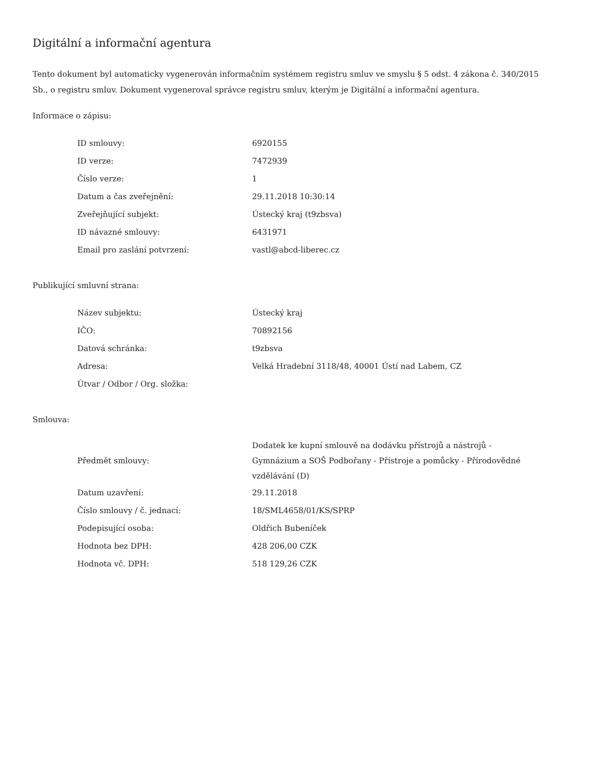Digitální a informační agentura
Tento dokument byl automaticky vygenerován informačním systémem registru smluv ve smyslu § 5 odst. 4 zákona č. 340/2015 Sb., o registru smluv. Dokument vygeneroval správce registru smluv, kterým je Digitální a informační agentura.
Informace o zápisu:
| ID smlouvy: | 6920155 |
| ID verze: | 7472939 |
| Číslo verze: | 1 |
| Datum a čas zveřejnění: | 29.11.2018 10:30:14 |
| Zveřejňující subjekt: | Ústecký kraj (t9zbsva) |
| ID návazné smlouvy: | 6431971 |
| Email pro zaslání potvrzení: | vastl@abcd-liberec.cz |
Publikující smluvní strana:
| Název subjektu: | Ústecký kraj |
| IČO: | 70892156 |
| Datová schránka: | t9zbsva |
| Adresa: | Velká Hradební 3118/48, 40001 Ústí nad Labem, CZ |
| Útvar / Odbor / Org. složka: | |
Smlouva:
| Předmět smlouvy: | Dodatek ke kupní smlouvě na dodávku přístrojů a nástrojů - Gymnázium a SOŠ Podbořany - Přístroje a pomůcky - Přírodovědné vzdělávání (D) |
| Datum uzavření: | 29.11.2018 |
| Číslo smlouvy / č. jednací: | 18/SML4658/01/KS/SPRP |
| Podepisující osoba: | Oldřich Bubeníček |
| Hodnota bez DPH: | 428 206,00 CZK |
| Hodnota vč. DPH: | 518 129,26 CZK |